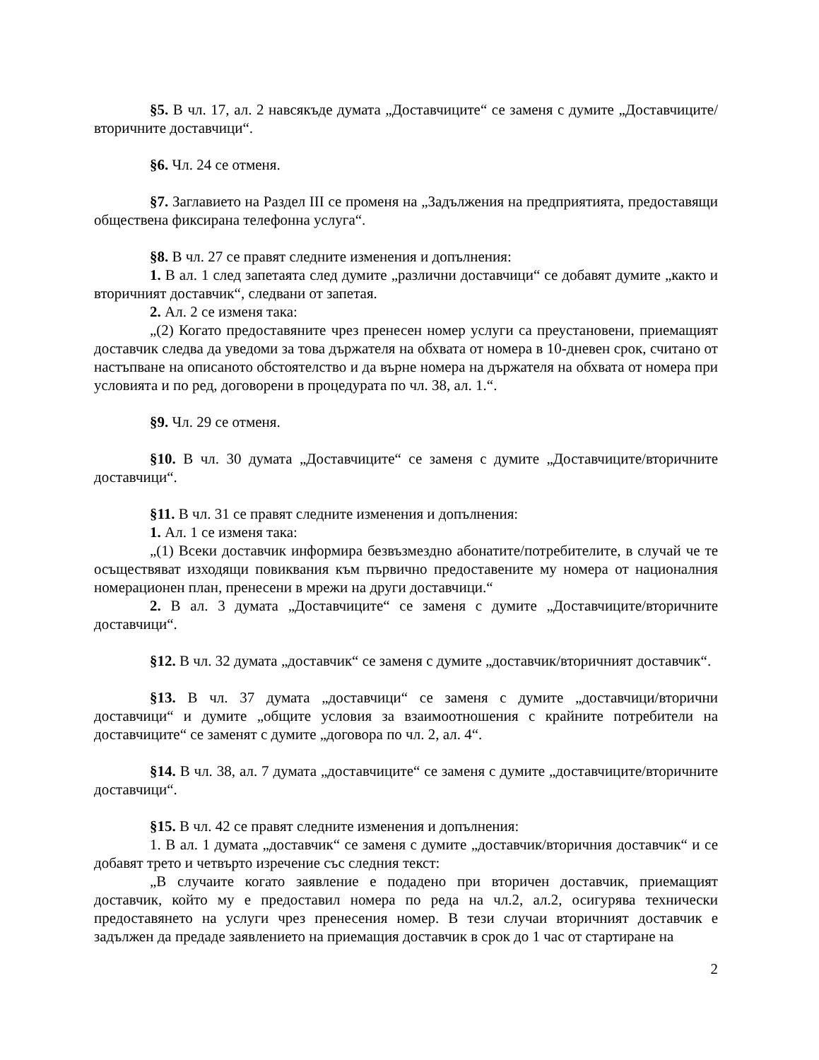§5. В чл. 17, ал. 2 навсякъде думата „Доставчиците“ се заменя с думите „Доставчиците/вторичните доставчици“.
§6. Чл. 24 се отменя.
§7. Заглавието на Раздел III се променя на „Задължения на предприятията, предоставящи обществена фиксирана телефонна услуга“.
§8. В чл. 27 се правят следните изменения и допълнения:
1. В ал. 1 след запетаята след думите „различни доставчици“ се добавят думите „както и вторичният доставчик“, следвани от запетая.
2. Ал. 2 се изменя така:
„(2) Когато предоставяните чрез пренесен номер услуги са преустановени, приемащият доставчик следва да уведоми за това държателя на обхвата от номера в 10-дневен срок, считано от настъпване на описаното обстоятелство и да върне номера на държателя на обхвата от номера при условията и по ред, договорени в процедурата по чл. 38, ал. 1.“.
§9. Чл. 29 се отменя.
§10. В чл. 30 думата „Доставчиците“ се заменя с думите „Доставчиците/вторичните доставчици“.
§11. В чл. 31 се правят следните изменения и допълнения:
1. Ал. 1 се изменя така:
„(1) Всеки доставчик информира безвъзмездно абонатите/потребителите, в случай че те осъществяват изходящи повиквания към първично предоставените му номера от националния номерационен план, пренесени в мрежи на други доставчици.“
2. В ал. 3 думата „Доставчиците“ се заменя с думите „Доставчиците/вторичните доставчици“.
§12. В чл. 32 думата „доставчик“ се заменя с думите „доставчик/вторичният доставчик“.
§13. В чл. 37 думата „доставчици“ се заменя с думите „доставчици/вторични доставчици“ и думите „общите условия за взаимоотношения с крайните потребители на доставчиците“ се заменят с думите „договора по чл. 2, ал. 4“.
§14. В чл. 38, ал. 7 думата „доставчиците“ се заменя с думите „доставчиците/вторичните доставчици“.
§15. В чл. 42 се правят следните изменения и допълнения:
1. В ал. 1 думата „доставчик“ се заменя с думите „доставчик/вторичния доставчик“ и се добавят трето и четвърто изречение със следния текст:
„В случаите когато заявление е подадено при вторичен доставчик, приемащият доставчик, който му е предоставил номера по реда на чл.2, ал.2, осигурява технически предоставянето на услуги чрез пренесения номер. В тези случаи вторичният доставчик е задължен да предаде заявлението на приемащия доставчик в срок до 1 час от стартиране на
2